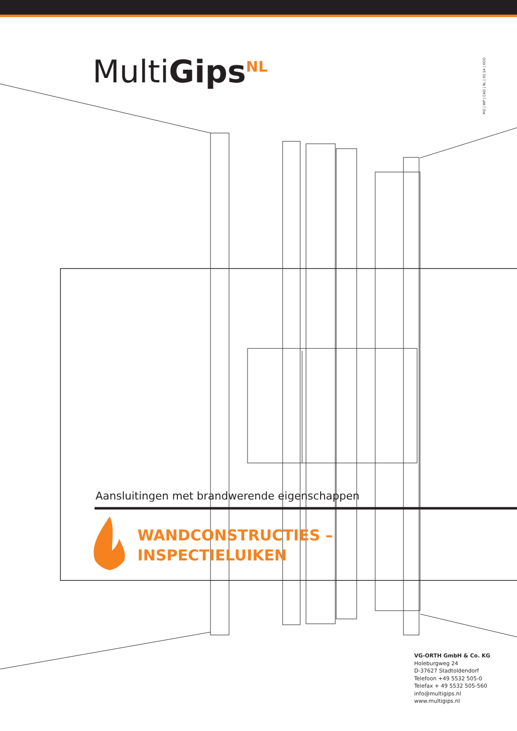MultiGips<sup>NL</sup>
MG | WP | CAD | NL | 01.14 | VGO
Aansluitingen met brandwerende eigenschappen
WANDCONSTRUCTIES –
INSPECTIELUIKEN
VG-ORTH GmbH & Co. KG
Holeburgweg 24
D-37627 Stadtoldendorf
Telefoon +49 5532 505-0
Telefax + 49 5532 505-560
info@multigips.nl
www.multigips.nl